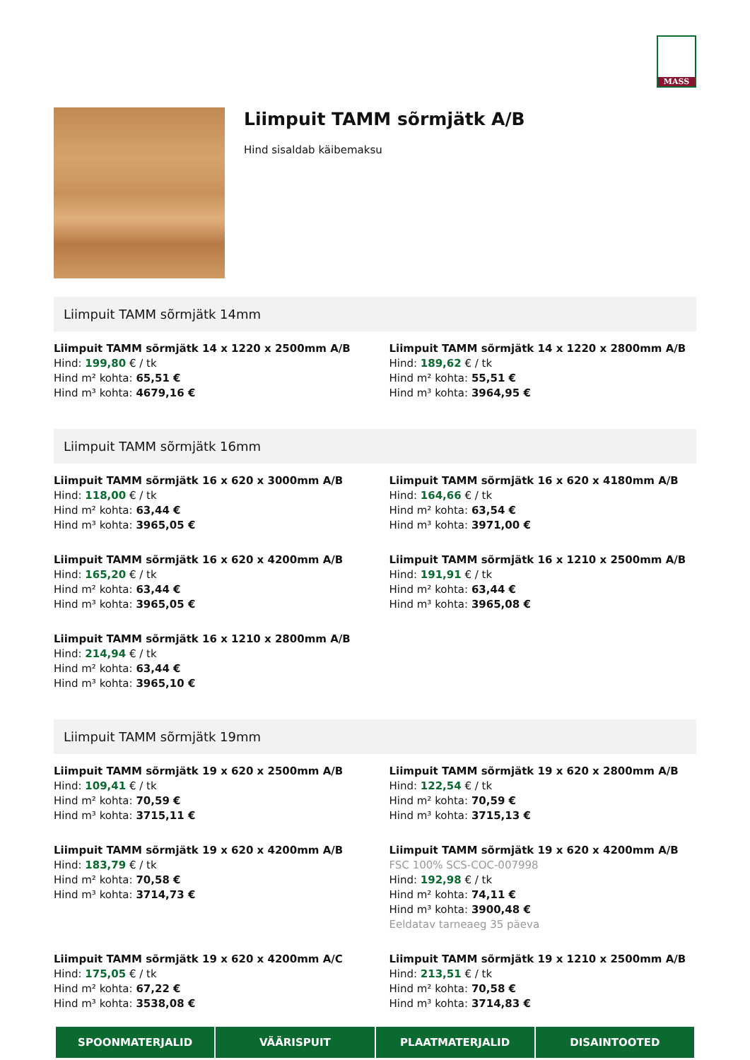MASS
Liimpuit TAMM sõrmjätk A/B
Hind sisaldab käibemaksu
Liimpuit TAMM sõrmjätk 14mm
Liimpuit TAMM sõrmjätk 14 x 1220 x 2500mm A/B
Hind: 199,80 € / tk
Hind m² kohta: 65,51 €
Hind m³ kohta: 4679,16 €
Liimpuit TAMM sõrmjätk 14 x 1220 x 2800mm A/B
Hind: 189,62 € / tk
Hind m² kohta: 55,51 €
Hind m³ kohta: 3964,95 €
Liimpuit TAMM sõrmjätk 16mm
Liimpuit TAMM sõrmjätk 16 x 620 x 3000mm A/B
Hind: 118,00 € / tk
Hind m² kohta: 63,44 €
Hind m³ kohta: 3965,05 €
Liimpuit TAMM sõrmjätk 16 x 620 x 4180mm A/B
Hind: 164,66 € / tk
Hind m² kohta: 63,54 €
Hind m³ kohta: 3971,00 €
Liimpuit TAMM sõrmjätk 16 x 620 x 4200mm A/B
Hind: 165,20 € / tk
Hind m² kohta: 63,44 €
Hind m³ kohta: 3965,05 €
Liimpuit TAMM sõrmjätk 16 x 1210 x 2500mm A/B
Hind: 191,91 € / tk
Hind m² kohta: 63,44 €
Hind m³ kohta: 3965,08 €
Liimpuit TAMM sõrmjätk 16 x 1210 x 2800mm A/B
Hind: 214,94 € / tk
Hind m² kohta: 63,44 €
Hind m³ kohta: 3965,10 €
Liimpuit TAMM sõrmjätk 19mm
Liimpuit TAMM sõrmjätk 19 x 620 x 2500mm A/B
Hind: 109,41 € / tk
Hind m² kohta: 70,59 €
Hind m³ kohta: 3715,11 €
Liimpuit TAMM sõrmjätk 19 x 620 x 2800mm A/B
Hind: 122,54 € / tk
Hind m² kohta: 70,59 €
Hind m³ kohta: 3715,13 €
Liimpuit TAMM sõrmjätk 19 x 620 x 4200mm A/B
Hind: 183,79 € / tk
Hind m² kohta: 70,58 €
Hind m³ kohta: 3714,73 €
Liimpuit TAMM sõrmjätk 19 x 620 x 4200mm A/B
FSC 100% SCS-COC-007998
Hind: 192,98 € / tk
Hind m² kohta: 74,11 €
Hind m³ kohta: 3900,48 €
Eeldatav tarneaeg 35 päeva
Liimpuit TAMM sõrmjätk 19 x 620 x 4200mm A/C
Hind: 175,05 € / tk
Hind m² kohta: 67,22 €
Hind m³ kohta: 3538,08 €
Liimpuit TAMM sõrmjätk 19 x 1210 x 2500mm A/B
Hind: 213,51 € / tk
Hind m² kohta: 70,58 €
Hind m³ kohta: 3714,83 €
SPOONMATERJALID VÄÄRISPUIT PLAATMATERJALID DISAINTOOTED